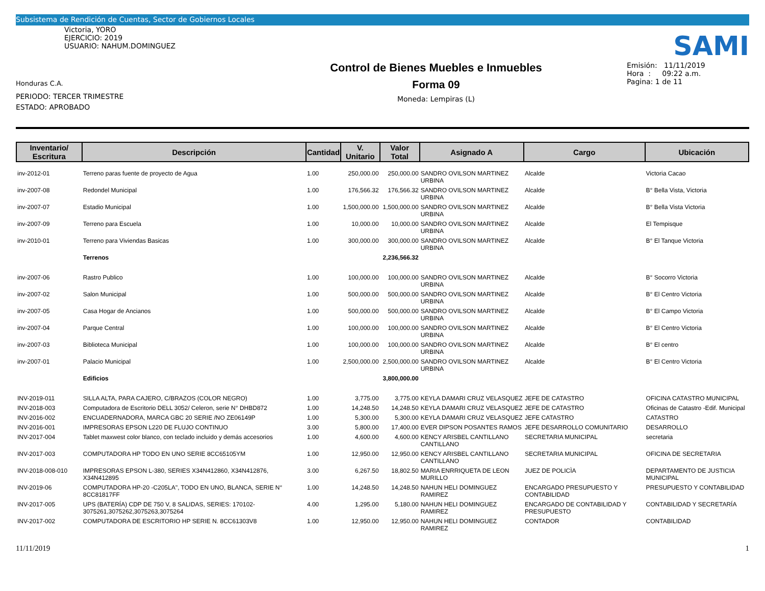Subsistema de Rendición de Cuentas, Sector de Gobiernos Locales
Victoria, YORO
EJERCICIO: 2019
USUARIO: NAHUM.DOMINGUEZ
Honduras C.A.
PERIODO: TERCER TRIMESTRE
ESTADO: APROBADO
Control de Bienes Muebles e Inmuebles
Forma 09
Moneda: Lempiras (L)
SAMI
Emisión: 11/11/2019
Hora : 09:22 a.m.
Pagina: 1 de 11
| Inventario/ Escritura | Descripción | Cantidad | V. Unitario | Valor Total | Asignado A | Cargo | Ubicación |
| --- | --- | --- | --- | --- | --- | --- | --- |
| inv-2012-01 | Terreno paras fuente de proyecto de Agua | 1.00 | 250,000.00 | 250,000.00 | SANDRO OVILSON MARTINEZ URBINA | Alcalde | Victoria Cacao |
| inv-2007-08 | Redondel Municipal | 1.00 | 176,566.32 | 176,566.32 | SANDRO OVILSON MARTINEZ URBINA | Alcalde | B° Bella Vista, Victoria |
| inv-2007-07 | Estadio Municipal | 1.00 | 1,500,000.00 | 1,500,000.00 | SANDRO OVILSON MARTINEZ URBINA | Alcalde | B° Bella Vista Victoria |
| inv-2007-09 | Terreno para Escuela | 1.00 | 10,000.00 | 10,000.00 | SANDRO OVILSON MARTINEZ URBINA | Alcalde | El Tempisque |
| inv-2010-01 | Terreno para Viviendas Basicas | 1.00 | 300,000.00 | 300,000.00 | SANDRO OVILSON MARTINEZ URBINA | Alcalde | B° El Tanque Victoria |
| | Terrenos | | | 2,236,566.32 | | | |
| inv-2007-06 | Rastro Publico | 1.00 | 100,000.00 | 100,000.00 | SANDRO OVILSON MARTINEZ URBINA | Alcalde | B° Socorro Victoria |
| inv-2007-02 | Salon Municipal | 1.00 | 500,000.00 | 500,000.00 | SANDRO OVILSON MARTINEZ URBINA | Alcalde | B° El Centro Victoria |
| inv-2007-05 | Casa Hogar de Ancianos | 1.00 | 500,000.00 | 500,000.00 | SANDRO OVILSON MARTINEZ URBINA | Alcalde | B° El Campo Victoria |
| inv-2007-04 | Parque Central | 1.00 | 100,000.00 | 100,000.00 | SANDRO OVILSON MARTINEZ URBINA | Alcalde | B° El Centro Victoria |
| inv-2007-03 | Biblioteca Municipal | 1.00 | 100,000.00 | 100,000.00 | SANDRO OVILSON MARTINEZ URBINA | Alcalde | B° El centro |
| inv-2007-01 | Palacio Municipal | 1.00 | 2,500,000.00 | 2,500,000.00 | SANDRO OVILSON MARTINEZ URBINA | Alcalde | B° El Centro Victoria |
| | Edificios | | | 3,800,000.00 | | | |
| INV-2019-011 | SILLA ALTA, PARA CAJERO, C/BRAZOS (COLOR NEGRO) | 1.00 | 3,775.00 | 3,775.00 | KEYLA DAMARI CRUZ VELASQUEZ | JEFE DE CATASTRO | OFICINA CATASTRO MUNICIPAL |
| INV-2018-003 | Computadora de Escritorio DELL 3052/ Celeron, serie N° DHBD872 | 1.00 | 14,248.50 | 14,248.50 | KEYLA DAMARI CRUZ VELASQUEZ | JEFE DE CATASTRO | Oficinas de Catastro -Edif. Municipal |
| INV-2016-002 | ENCUADERNADORA, MARCA GBC 20 SERIE /NO ZE06149P | 1.00 | 5,300.00 | 5,300.00 | KEYLA DAMARI CRUZ VELASQUEZ | JEFE CATASTRO | CATASTRO |
| INV-2016-001 | IMPRESORAS EPSON L220 DE FLUJO CONTINUO | 3.00 | 5,800.00 | 17,400.00 | EVER DIPSON POSANTES RAMOS | JEFE DESARROLLO COMUNITARIO | DESARROLLO |
| INV-2017-004 | Tablet maxwest color blanco, con teclado incluido y demás accesorios | 1.00 | 4,600.00 | 4,600.00 | KENCY ARISBEL CANTILLANO CANTILLANO | SECRETARIA MUNICIPAL | secretaria |
| INV-2017-003 | COMPUTADORA HP TODO EN UNO SERIE 8CC65105YM | 1.00 | 12,950.00 | 12,950.00 | KENCY ARISBEL CANTILLANO CANTILLANO | SECRETARIA MUNICIPAL | OFICINA DE SECRETARIA |
| INV-2018-008-010 | IMPRESORAS EPSON L-380, SERIES X34N412860, X34N412876, X34N412895 | 3.00 | 6,267.50 | 18,802.50 | MARIA ENRRIQUETA DE LEON MURILLO | JUEZ DE POLICÌA | DEPARTAMENTO DE JUSTICIA MUNICIPAL |
| INV-2019-06 | COMPUTADORA HP-20 -C205LA", TODO EN UNO, BLANCA, SERIE N° 8CC81817FF | 1.00 | 14,248.50 | 14,248.50 | NAHUN HELI DOMINGUEZ RAMIREZ | ENCARGADO PRESUPUESTO Y CONTABILIDAD | PRESUPUESTO Y CONTABILIDAD |
| INV-2017-005 | UPS (BATERÍA) CDP DE 750 V, 8 SALIDAS, SERIES: 170102-3075261,3075262,3075263,3075264 | 4.00 | 1,295.00 | 5,180.00 | NAHUN HELI DOMINGUEZ RAMIREZ | ENCARGADO DE CONTABILIDAD Y PRESUPUESTO | CONTABILIDAD Y SECRETARÍA |
| INV-2017-002 | COMPUTADORA DE ESCRITORIO HP SERIE N. 8CC61303V8 | 1.00 | 12,950.00 | 12,950.00 | NAHUN HELI DOMINGUEZ RAMIREZ | CONTADOR | CONTABILIDAD |
11/11/2019 1